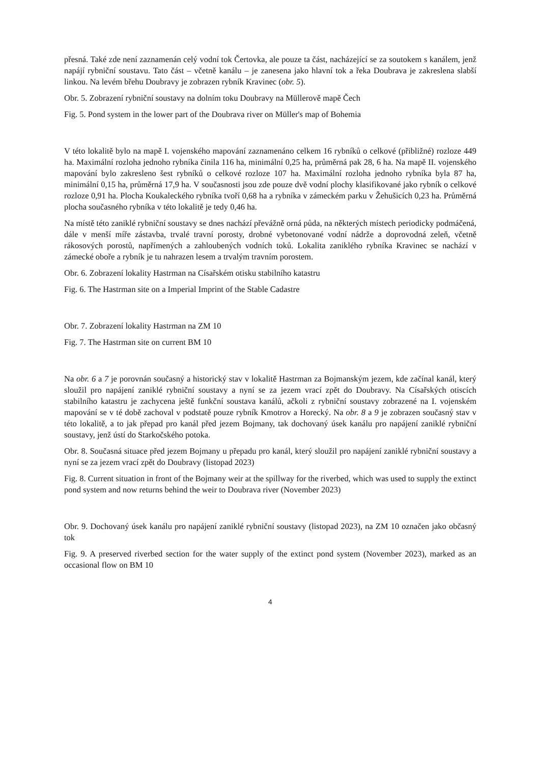přesná. Také zde není zaznamenán celý vodní tok Čertovka, ale pouze ta část, nacházející se za soutokem s kanálem, jenž napájí rybniční soustavu. Tato část – včetně kanálu – je zanesena jako hlavní tok a řeka Doubrava je zakreslena slabší linkou. Na levém břehu Doubravy je zobrazen rybník Kravinec (obr. 5).
Obr. 5. Zobrazení rybniční soustavy na dolním toku Doubravy na Müllerově mapě Čech
Fig. 5. Pond system in the lower part of the Doubrava river on Müller's map of Bohemia
V této lokalitě bylo na mapě I. vojenského mapování zaznamenáno celkem 16 rybníků o celkové (přibližné) rozloze 449 ha. Maximální rozloha jednoho rybníka činila 116 ha, minimální 0,25 ha, průměrná pak 28, 6 ha. Na mapě II. vojenského mapování bylo zakresleno šest rybníků o celkové rozloze 107 ha. Maximální rozloha jednoho rybníka byla 87 ha, minimální 0,15 ha, průměrná 17,9 ha. V současnosti jsou zde pouze dvě vodní plochy klasifikované jako rybník o celkové rozloze 0,91 ha. Plocha Koukaleckého rybníka tvoří 0,68 ha a rybníka v zámeckém parku v Žehušicích 0,23 ha. Průměrná plocha současného rybníka v této lokalitě je tedy 0,46 ha.
Na místě této zaniklé rybniční soustavy se dnes nachází převážně orná půda, na některých místech periodicky podmáčená, dále v menší míře zástavba, trvalé travní porosty, drobné vybetonované vodní nádrže a doprovodná zeleň, včetně rákosových porostů, napřímených a zahloubených vodních toků. Lokalita zaniklého rybníka Kravinec se nachází v zámecké oboře a rybník je tu nahrazen lesem a trvalým travním porostem.
Obr. 6. Zobrazení lokality Hastrman na Císařském otisku stabilního katastru
Fig. 6. The Hastrman site on a Imperial Imprint of the Stable Cadastre
Obr. 7. Zobrazení lokality Hastrman na ZM 10
Fig. 7. The Hastrman site on current BM 10
Na obr. 6 a 7 je porovnán současný a historický stav v lokalitě Hastrman za Bojmanským jezem, kde začínal kanál, který sloužil pro napájení zaniklé rybniční soustavy a nyní se za jezem vrací zpět do Doubravy. Na Císařských otiscích stabilního katastru je zachycena ještě funkční soustava kanálů, ačkoli z rybniční soustavy zobrazené na I. vojenském mapování se v té době zachoval v podstatě pouze rybník Kmotrov a Horecký. Na obr. 8 a 9 je zobrazen současný stav v této lokalitě, a to jak přepad pro kanál před jezem Bojmany, tak dochovaný úsek kanálu pro napájení zaniklé rybniční soustavy, jenž ústí do Starkočského potoka.
Obr. 8. Současná situace před jezem Bojmany u přepadu pro kanál, který sloužil pro napájení zaniklé rybniční soustavy a nyní se za jezem vrací zpět do Doubravy (listopad 2023)
Fig. 8. Current situation in front of the Bojmany weir at the spillway for the riverbed, which was used to supply the extinct pond system and now returns behind the weir to Doubrava river (November 2023)
Obr. 9. Dochovaný úsek kanálu pro napájení zaniklé rybniční soustavy (listopad 2023), na ZM 10 označen jako občasný tok
Fig. 9. A preserved riverbed section for the water supply of the extinct pond system (November 2023), marked as an occasional flow on BM 10
4